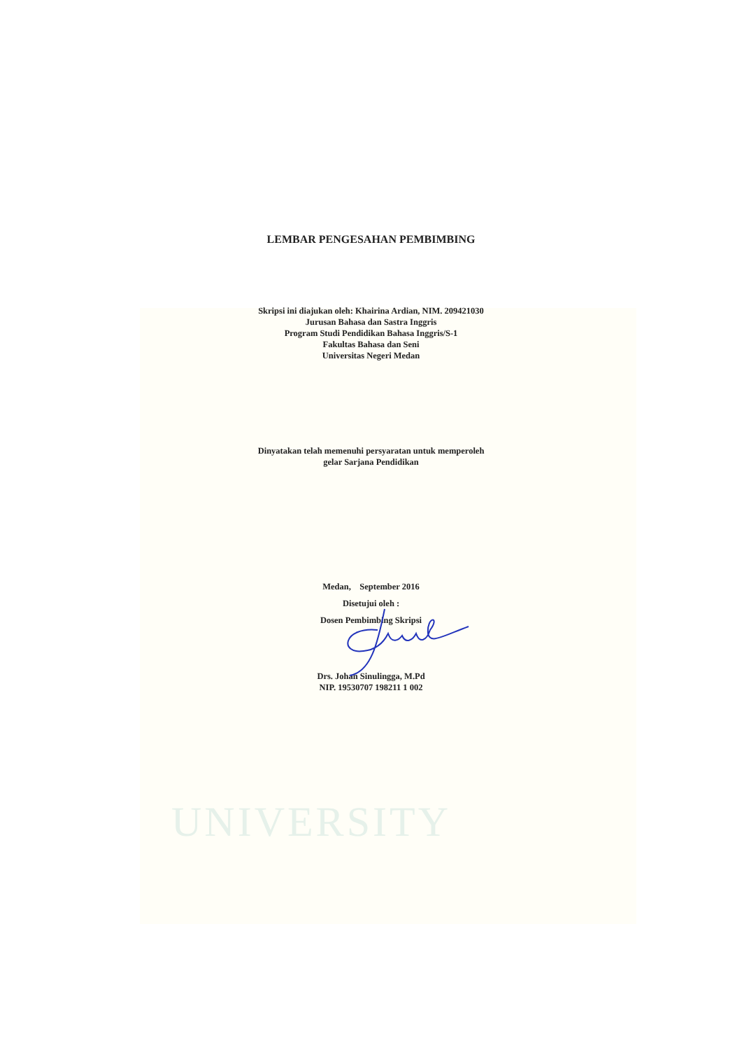UNIVERSITY
LEMBAR PENGESAHAN PEMBIMBING
Skripsi ini diajukan oleh: Khairina Ardian, NIM. 209421030
Jurusan Bahasa dan Sastra Inggris
Program Studi Pendidikan Bahasa Inggris/S-1
Fakultas Bahasa dan Seni
Universitas Negeri Medan
Dinyatakan telah memenuhi persyaratan untuk memperoleh
gelar Sarjana Pendidikan
Medan, September 2016
Disetujui oleh :
Dosen Pembimbing Skripsi
Drs. Johan Sinulingga, M.Pd
NIP. 19530707 198211 1 002